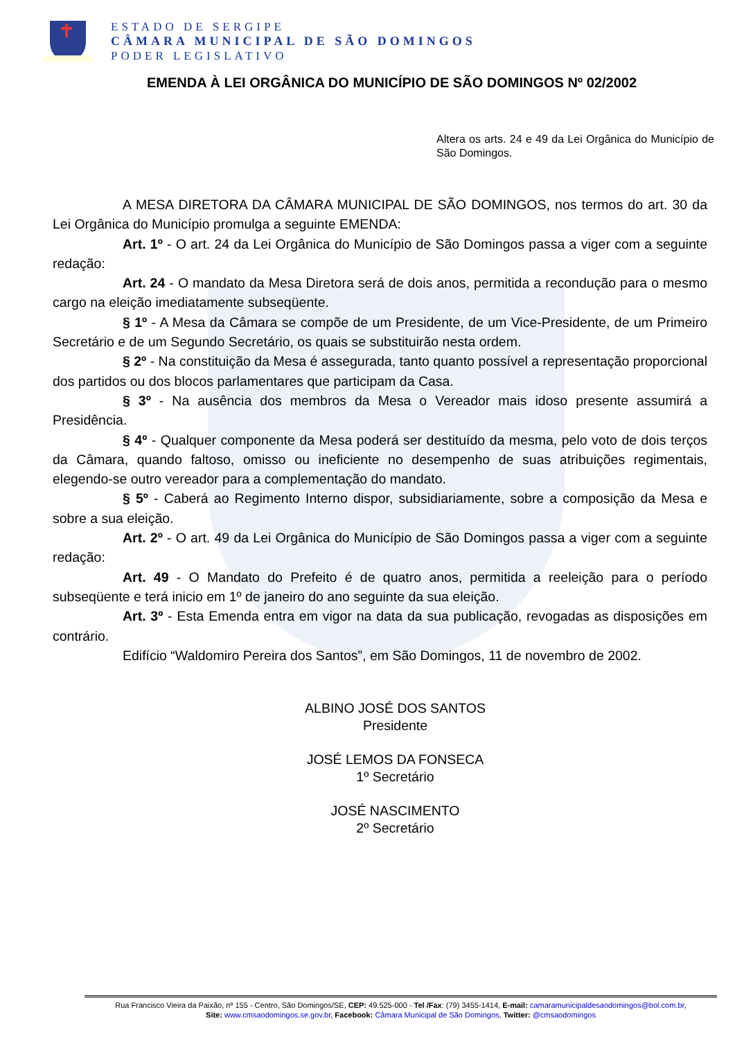ESTADO DE SERGIPE
CÂMARA MUNICIPAL DE SÃO DOMINGOS
PODER LEGISLATIVO
EMENDA À LEI ORGÂNICA DO MUNICÍPIO DE SÃO DOMINGOS Nº 02/2002
Altera os arts. 24 e 49 da Lei Orgânica do Município de São Domingos.
A MESA DIRETORA DA CÂMARA MUNICIPAL DE SÃO DOMINGOS, nos termos do art. 30 da Lei Orgânica do Município promulga a seguinte EMENDA:
Art. 1º - O art. 24 da Lei Orgânica do Município de São Domingos passa a viger com a seguinte redação:
Art. 24 - O mandato da Mesa Diretora será de dois anos, permitida a recondução para o mesmo cargo na eleição imediatamente subseqüente.
§ 1º - A Mesa da Câmara se compõe de um Presidente, de um Vice-Presidente, de um Primeiro Secretário e de um Segundo Secretário, os quais se substituirão nesta ordem.
§ 2º - Na constituição da Mesa é assegurada, tanto quanto possível a representação proporcional dos partidos ou dos blocos parlamentares que participam da Casa.
§ 3º - Na ausência dos membros da Mesa o Vereador mais idoso presente assumirá a Presidência.
§ 4º - Qualquer componente da Mesa poderá ser destituído da mesma, pelo voto de dois terços da Câmara, quando faltoso, omisso ou ineficiente no desempenho de suas atribuições regimentais, elegendo-se outro vereador para a complementação do mandato.
§ 5º - Caberá ao Regimento Interno dispor, subsidiariamente, sobre a composição da Mesa e sobre a sua eleição.
Art. 2º - O art. 49 da Lei Orgânica do Município de São Domingos passa a viger com a seguinte redação:
Art. 49 - O Mandato do Prefeito é de quatro anos, permitida a reeleição para o período subseqüente e terá inicio em 1º de janeiro do ano seguinte da sua eleição.
Art. 3º - Esta Emenda entra em vigor na data da sua publicação, revogadas as disposições em contrário.
Edifício “Waldomiro Pereira dos Santos”, em São Domingos, 11 de novembro de 2002.
ALBINO JOSÉ DOS SANTOS
Presidente
JOSÉ LEMOS DA FONSECA
1º Secretário
JOSÉ NASCIMENTO
2º Secretário
Rua Francisco Vieira da Paixão, nº 155 - Centro, São Domingos/SE, CEP: 49.525-000 - Tel /Fax: (79) 3455-1414, E-mail: camaramunicipaldesaodomingos@bol.com.br,
Site: www.cmsaodomingos.se.gov.br, Facebook: Câmara Municipal de São Domingos, Twitter: @cmsaodomingos